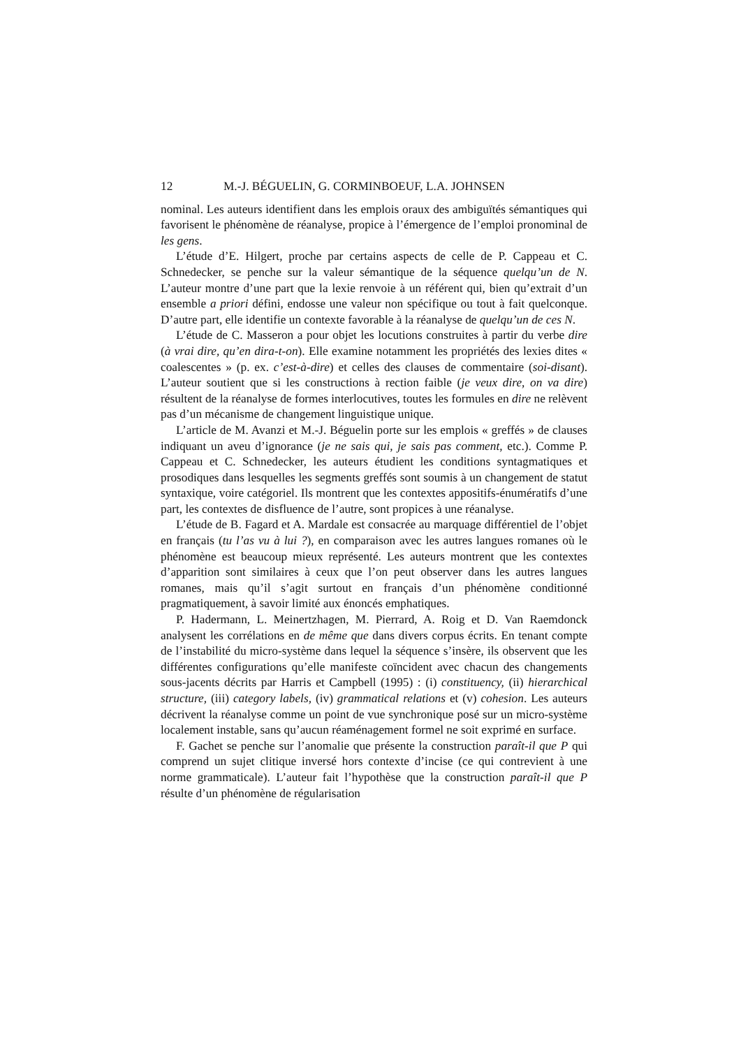12 M.-J. BÉGUELIN, G. CORMINBOEUF, L.A. JOHNSEN
nominal. Les auteurs identifient dans les emplois oraux des ambiguïtés sémantiques qui favorisent le phénomène de réanalyse, propice à l’émergence de l’emploi pronominal de les gens.
L’étude d’E. Hilgert, proche par certains aspects de celle de P. Cappeau et C. Schnedecker, se penche sur la valeur sémantique de la séquence quelqu’un de N. L’auteur montre d’une part que la lexie renvoie à un référent qui, bien qu’extrait d’un ensemble a priori défini, endosse une valeur non spécifique ou tout à fait quelconque. D’autre part, elle identifie un contexte favorable à la réanalyse de quelqu’un de ces N.
L’étude de C. Masseron a pour objet les locutions construites à partir du verbe dire (à vrai dire, qu’en dira-t-on). Elle examine notamment les propriétés des lexies dites « coalescentes » (p. ex. c’est-à-dire) et celles des clauses de commentaire (soi-disant). L’auteur soutient que si les constructions à rection faible (je veux dire, on va dire) résultent de la réanalyse de formes interlocutives, toutes les formules en dire ne relèvent pas d’un mécanisme de changement linguistique unique.
L’article de M. Avanzi et M.-J. Béguelin porte sur les emplois « greffés » de clauses indiquant un aveu d’ignorance (je ne sais qui, je sais pas comment, etc.). Comme P. Cappeau et C. Schnedecker, les auteurs étudient les conditions syntagmatiques et prosodiques dans lesquelles les segments greffés sont soumis à un changement de statut syntaxique, voire catégoriel. Ils montrent que les contextes appositifs-énumératifs d’une part, les contextes de disfluence de l’autre, sont propices à une réanalyse.
L’étude de B. Fagard et A. Mardale est consacrée au marquage différentiel de l’objet en français (tu l’as vu à lui ?), en comparaison avec les autres langues romanes où le phénomène est beaucoup mieux représenté. Les auteurs montrent que les contextes d’apparition sont similaires à ceux que l’on peut observer dans les autres langues romanes, mais qu’il s’agit surtout en français d’un phénomène conditionné pragmatiquement, à savoir limité aux énoncés emphatiques.
P. Hadermann, L. Meinertzhagen, M. Pierrard, A. Roig et D. Van Raemdonck analysent les corrélations en de même que dans divers corpus écrits. En tenant compte de l’instabilité du micro-système dans lequel la séquence s’insère, ils observent que les différentes configurations qu’elle manifeste coïncident avec chacun des changements sous-jacents décrits par Harris et Campbell (1995) : (i) constituency, (ii) hierarchical structure, (iii) category labels, (iv) grammatical relations et (v) cohesion. Les auteurs décrivent la réanalyse comme un point de vue synchronique posé sur un micro-système localement instable, sans qu’aucun réaménagement formel ne soit exprimé en surface.
F. Gachet se penche sur l’anomalie que présente la construction paraît-il que P qui comprend un sujet clitique inversé hors contexte d’incise (ce qui contrevient à une norme grammaticale). L’auteur fait l’hypothèse que la construction paraît-il que P résulte d’un phénomène de régularisation